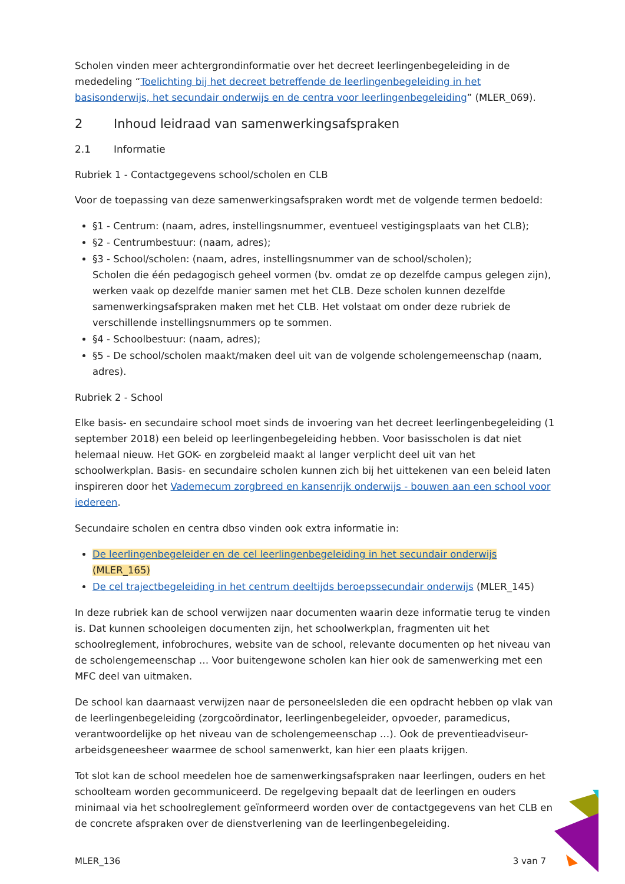Scholen vinden meer achtergrondinformatie over het decreet leerlingenbegeleiding in de mededeling “Toelichting bij het decreet betreffende de leerlingenbegeleiding in het basisonderwijs, het secundair onderwijs en de centra voor leerlingenbegeleiding” (MLER_069).
2 Inhoud leidraad van samenwerkingsafspraken
2.1 Informatie
Rubriek 1 - Contactgegevens school/scholen en CLB
Voor de toepassing van deze samenwerkingsafspraken wordt met de volgende termen bedoeld:
§1 - Centrum: (naam, adres, instellingsnummer, eventueel vestigingsplaats van het CLB);
§2 - Centrumbestuur: (naam, adres);
§3 - School/scholen: (naam, adres, instellingsnummer van de school/scholen);
Scholen die één pedagogisch geheel vormen (bv. omdat ze op dezelfde campus gelegen zijn), werken vaak op dezelfde manier samen met het CLB. Deze scholen kunnen dezelfde samenwerkingsafspraken maken met het CLB. Het volstaat om onder deze rubriek de verschillende instellingsnummers op te sommen.
§4 - Schoolbestuur: (naam, adres);
§5 - De school/scholen maakt/maken deel uit van de volgende scholengemeenschap (naam, adres).
Rubriek 2 - School
Elke basis- en secundaire school moet sinds de invoering van het decreet leerlingenbegeleiding (1 september 2018) een beleid op leerlingenbegeleiding hebben. Voor basisscholen is dat niet helemaal nieuw. Het GOK- en zorgbeleid maakt al langer verplicht deel uit van het schoolwerkplan. Basis- en secundaire scholen kunnen zich bij het uittekenen van een beleid laten inspireren door het Vademecum zorgbreed en kansenrijk onderwijs - bouwen aan een school voor iedereen.
Secundaire scholen en centra dbso vinden ook extra informatie in:
De leerlingenbegeleider en de cel leerlingenbegeleiding in het secundair onderwijs (MLER_165)
De cel trajectbegeleiding in het centrum deeltijds beroepssecundair onderwijs (MLER_145)
In deze rubriek kan de school verwijzen naar documenten waarin deze informatie terug te vinden is. Dat kunnen schooleigen documenten zijn, het schoolwerkplan, fragmenten uit het schoolreglement, infobrochures, website van de school, relevante documenten op het niveau van de scholengemeenschap … Voor buitengewone scholen kan hier ook de samenwerking met een MFC deel van uitmaken.
De school kan daarnaast verwijzen naar de personeelsleden die een opdracht hebben op vlak van de leerlingenbegeleiding (zorgcoördinator, leerlingenbegeleider, opvoeder, paramedicus, verantwoordelijke op het niveau van de scholengemeenschap …). Ook de preventieadviseur-arbeidsgeneesheer waarmee de school samenwerkt, kan hier een plaats krijgen.
Tot slot kan de school meedelen hoe de samenwerkingsafspraken naar leerlingen, ouders en het schoolteam worden gecommuniceerd. De regelgeving bepaalt dat de leerlingen en ouders minimaal via het schoolreglement geïnformeerd worden over de contactgegevens van het CLB en de concrete afspraken over de dienstverlening van de leerlingenbegeleiding.
MLER_136 3 van 7